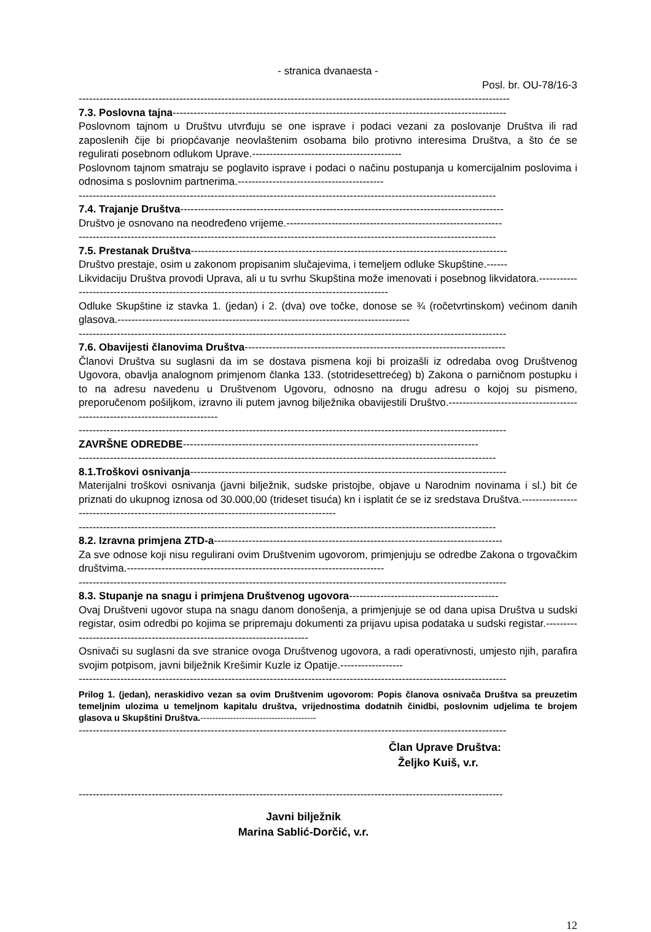- stranica dvanaesta -
Posl. br. OU-78/16-3
----------------------------------------------------------------------------------------------------------------------------
7.3. Poslovna tajna------------------------------------------------------------------------------------------------
Poslovnom tajnom u Društvu utvrđuju se one isprave i podaci vezani za poslovanje Društva ili rad zaposlenih čije bi priopćavanje neovlaštenim osobama bilo protivno interesima Društva, a što će se regulirati posebnom odlukom Uprave.-------------------------------------------
Poslovnom tajnom smatraju se poglavito isprave i podaci o načinu postupanja u komercijalnim poslovima i odnosima s poslovnim partnerima.------------------------------------------
------------------------------------------------------------------------------------------------------------------------
7.4. Trajanje Društva---------------------------------------------------------------------------------------------
Društvo je osnovano na neodređeno vrijeme.--------------------------------------------------------------
------------------------------------------------------------------------------------------------------------------------
7.5. Prestanak Društva-------------------------------------------------------------------------------------------
Društvo prestaje, osim u zakonom propisanim slučajevima, i temeljem odluke Skupštine.------
Likvidaciju Društva provodi Uprava, ali u tu svrhu Skupština može imenovati i posebnog likvidatora.----------------------------------------------------------------------------------------------------
Odluke Skupštine iz stavka 1. (jedan) i 2. (dva) ove točke, donose se ¾ (ročetvrtinskom) većinom danih glasova.------------------------------------------------------------------------------------
---------------------------------------------------------------------------------------------------------------------------
7.6. Obavijesti članovima Društva---------------------------------------------------------------------------
Članovi Društva su suglasni da im se dostava pismena koji bi proizašli iz odredaba ovog Društvenog Ugovora, obavlja analognom primjenom članka 133. (stotridesettrećeg) b) Zakona o parničnom postupku i to na adresu navedenu u Društvenom Ugovoru, odnosno na drugu adresu o kojoj su pismeno, preporučenom pošiljkom, izravno ili putem javnog bilježnika obavijestili Društvo.-----------------------------------------------------------------------------
---------------------------------------------------------------------------------------------------------------------------
ZAVRŠNE ODREDBE-------------------------------------------------------------------------------------
------------------------------------------------------------------------------------------------------------------------
8.1.Troškovi osnivanja-------------------------------------------------------------------------------------------
Materijalni troškovi osnivanja (javni bilježnik, sudske pristojbe, objave u Narodnim novinama i sl.) bit će priznati do ukupnog iznosa od 30.000,00 (trideset tisuća) kn i isplatit će se iz sredstava Društva.------------------------------------------------------------------------------------------
------------------------------------------------------------------------------------------------------------------------
8.2. Izravna primjena ZTD-a-----------------------------------------------------------------------------------
Za sve odnose koji nisu regulirani ovim Društvenim ugovorom, primjenjuju se odredbe Zakona o trgovačkim društvima.--------------------------------------------------------------------------
---------------------------------------------------------------------------------------------------------------------------
8.3. Stupanje na snagu i primjena Društvenog ugovora-------------------------------------------
Ovaj Društveni ugovor stupa na snagu danom donošenja, a primjenjuje se od dana upisa Društva u sudski registar, osim odredbi po kojima se pripremaju dokumenti za prijavu upisa podataka u sudski registar.---------------------------------------------------------------------------
Osnivači su suglasni da sve stranice ovoga Društvenog ugovora, a radi operativnosti, umjesto njih, parafira svojim potpisom, javni bilježnik Krešimir Kuzle iz Opatije.------------------
---------------------------------------------------------------------------------------------------------------------------
Prilog 1. (jedan), neraskidivo vezan sa ovim Društvenim ugovorom: Popis članova osnivača Društva sa preuzetim temeljnim ulozima u temeljnom kapitalu društva, vrijednostima dodatnih činidbi, poslovnim udjelima te brojem glasova u Skupštini Društva.---------------------------------------
---------------------------------------------------------------------------------------------------------------------------
Član Uprave Društva:
Željko Kuiš, v.r.
--------------------------------------------------------------------------------------------------------------------------
Javni bilježnik
Marina Sablić-Dorčić, v.r.
12